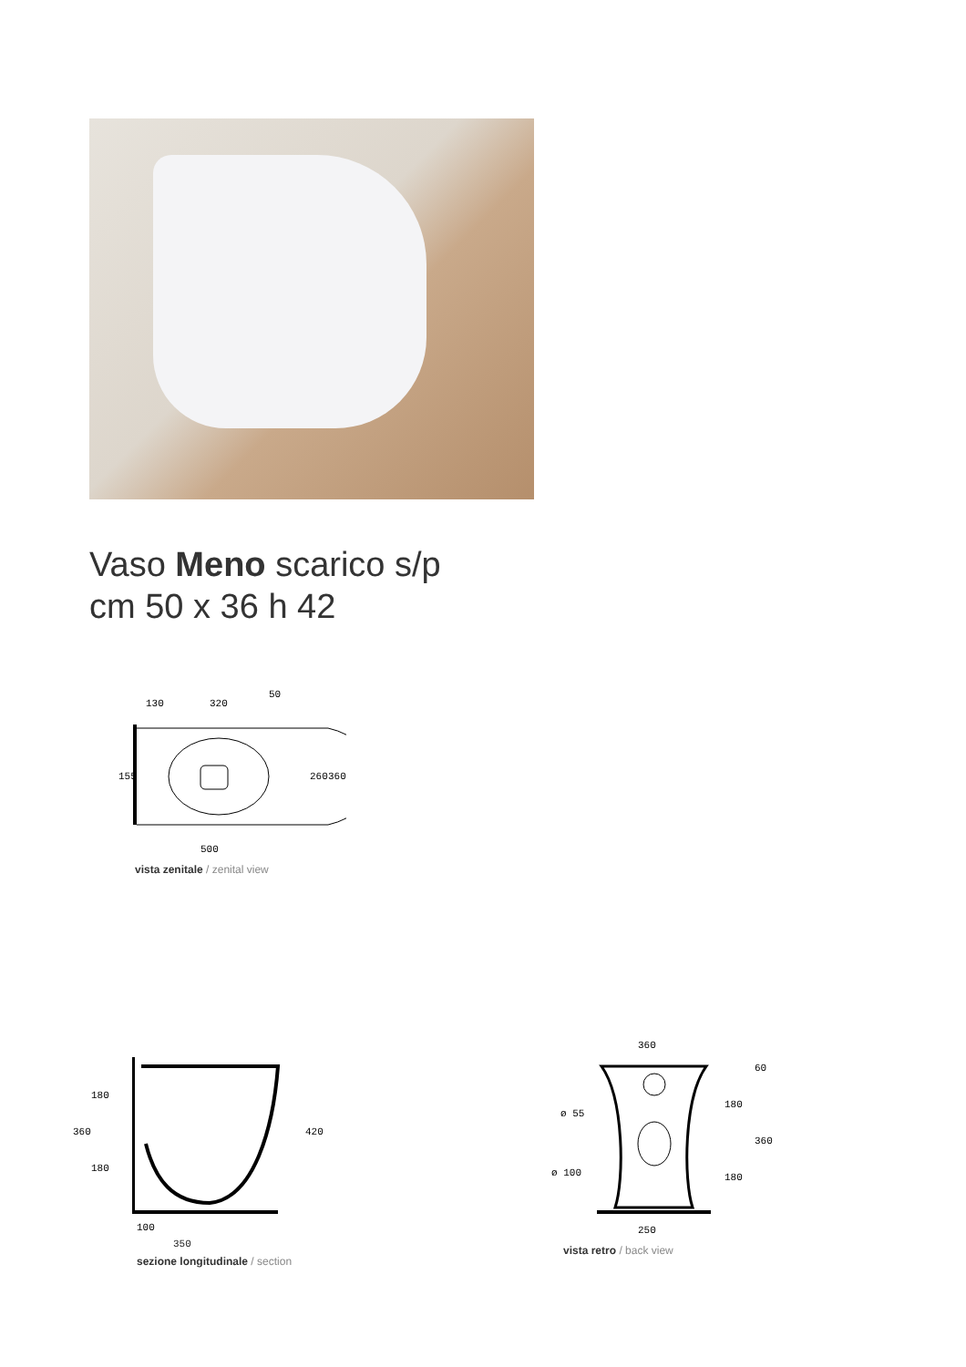Vaso Meno scarico s/p
cm 50 x 36 h 42
130
320
50
155
260
360
500
vista zenitale / zenital view
360
180
180
420
100
350
sezione longitudinale / section
360
ø 55
ø 100
180
180
360
60
250
vista retro / back view